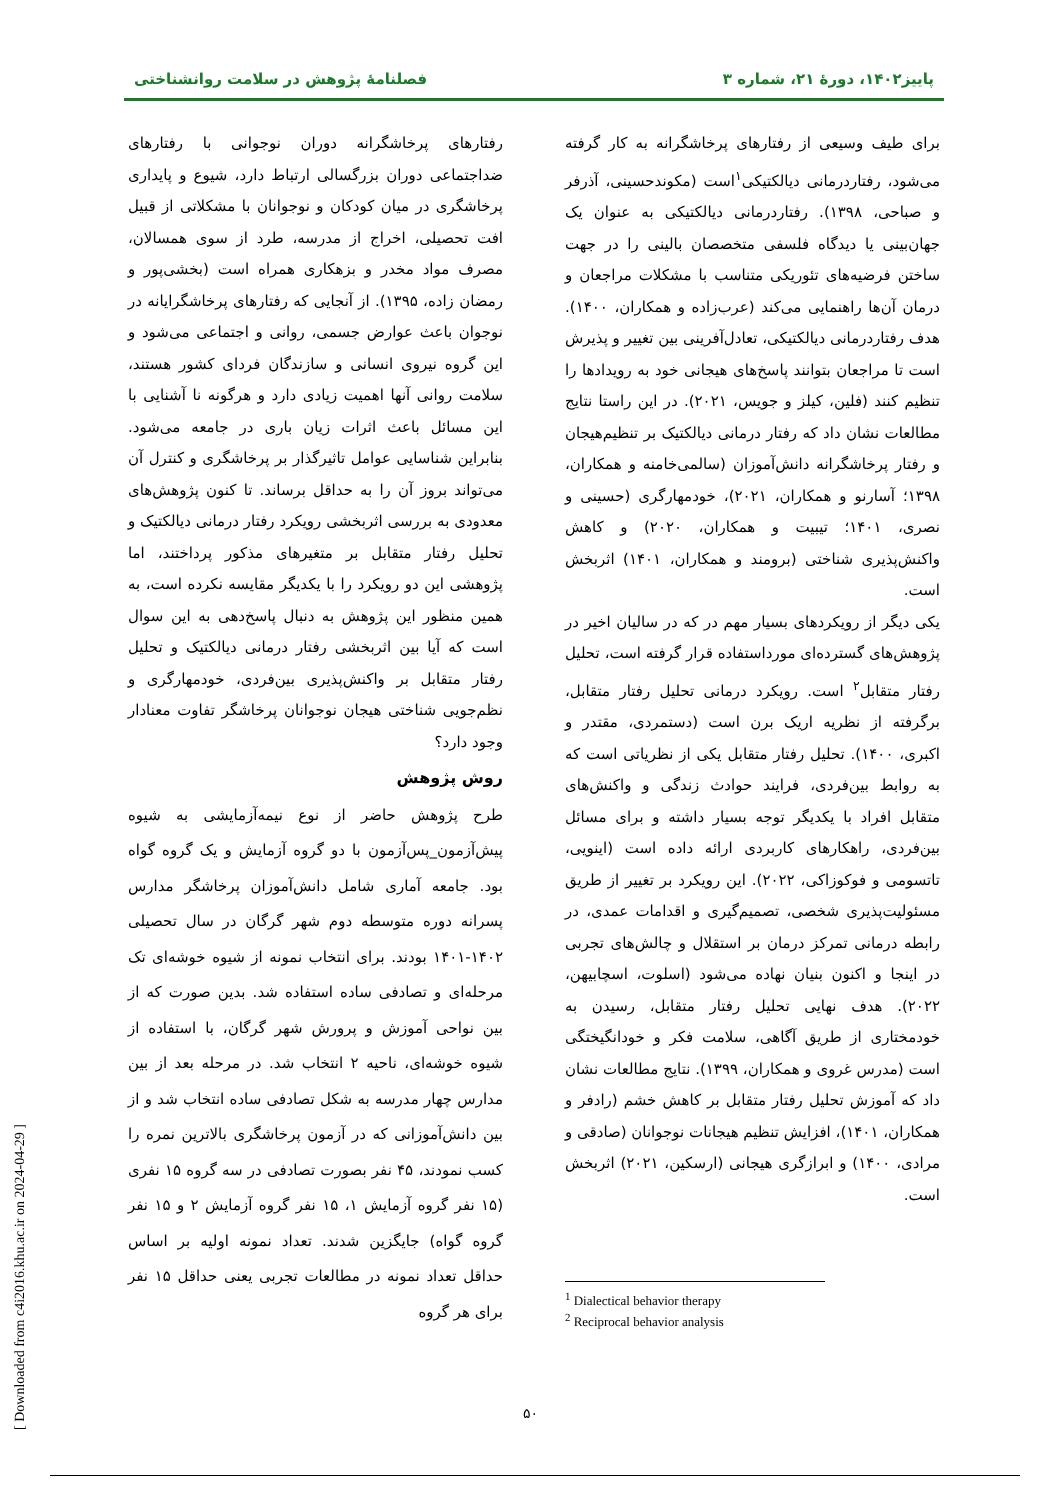پاییز۱۴۰۲، دورهٔ ۲۱، شماره ۳ فصلنامهٔ پژوهش در سلامت روانشناختی
برای طیف وسیعی از رفتارهای پرخاشگرانه به کار گرفته می‌شود، رفتاردرمانی دیالکتیکی<sup>۱</sup>است (مکوندحسینی، آذرفر و صباحی، ۱۳۹۸). رفتاردرمانی دیالکتیکی به عنوان یک جهان‌بینی یا دیدگاه فلسفی متخصصان بالینی را در جهت ساختن فرضیه‌های تئوریکی متناسب با مشکلات مراجعان و درمان آن‌ها راهنمایی می‌کند (عرب‌زاده و همکاران، ۱۴۰۰). هدف رفتاردرمانی دیالکتیکی، تعادل‌آفرینی بین تغییر و پذیرش است تا مراجعان بتوانند پاسخ‌های هیجانی خود به رویدادها را تنظیم کنند (فلین، کیلز و جویس، ۲۰۲۱). در این راستا نتایج مطالعات نشان داد که رفتار درمانی دیالکتیک بر تنظیم‌هیجان و رفتار پرخاشگرانه دانش‌آموزان (سالمی‌خامنه و همکاران، ۱۳۹۸؛ آسارنو و همکاران، ۲۰۲۱)، خودمهارگری (حسینی و نصری، ۱۴۰۱؛ تیبیت و همکاران، ۲۰۲۰) و کاهش واکنش‌پذیری شناختی (برومند و همکاران، ۱۴۰۱) اثربخش است.
یکی دیگر از رویکردهای بسیار مهم در که در سالیان اخیر در پژوهش‌های گسترده‌ای مورداستفاده قرار گرفته است، تحلیل رفتار متقابل<sup>۲</sup> است. رویکرد درمانی تحلیل رفتار متقابل، برگرفته از نظریه اریک برن است (دستمردی، مقتدر و اکبری، ۱۴۰۰). تحلیل رفتار متقابل یکی از نظریاتی است که به روابط بین‌فردی، فرایند حوادث زندگی و واکنش‌های متقابل افراد با یکدیگر توجه بسیار داشته و برای مسائل بین‌فردی، راهکارهای کاربردی ارائه داده است (اینویی، تاتسومی و فوکوزاکی، ۲۰۲۲). این رویکرد بر تغییر از طریق مسئولیت‌پذیری شخصی، تصمیم‌گیری و اقدامات عمدی، در رابطه درمانی تمرکز درمان بر استقلال و چالش‌های تجربی در اینجا و اکنون بنیان نهاده می‌شود (اسلوت، اسچابیهن، ۲۰۲۲). هدف نهایی تحلیل رفتار متقابل، رسیدن به خودمختاری از طریق آگاهی، سلامت فکر و خودانگیختگی است (مدرس غروی و همکاران، ۱۳۹۹). نتایج مطالعات نشان داد که آموزش تحلیل رفتار متقابل بر کاهش خشم (رادفر و همکاران، ۱۴۰۱)، افزایش تنظیم هیجانات نوجوانان (صادقی و مرادی، ۱۴۰۰) و ابرازگری هیجانی (ارسکین، ۲۰۲۱) اثربخش است.
<sup>1</sup> Dialectical behavior therapy
<sup>2</sup> Reciprocal behavior analysis
رفتارهای پرخاشگرانه دوران نوجوانی با رفتارهای ضداجتماعی دوران بزرگسالی ارتباط دارد، شیوع و پایداری پرخاشگری در میان کودکان و نوجوانان با مشکلاتی از قبیل افت تحصیلی، اخراج از مدرسه، طرد از سوی همسالان، مصرف مواد مخدر و بزهکاری همراه است (بخشی‌پور و رمضان زاده، ۱۳۹۵). از آنجایی که رفتارهای پرخاشگرایانه در نوجوان باعث عوارض جسمی، روانی و اجتماعی می‌شود و این گروه نیروی انسانی و سازندگان فردای کشور هستند، سلامت روانی آنها اهمیت زیادی دارد و هرگونه نا آشنایی با این مسائل باعث اثرات زیان باری در جامعه می‌شود. بنابراین شناسایی عوامل تاثیرگذار بر پرخاشگری و کنترل آن می‌تواند بروز آن را به حداقل برساند. تا کنون پژوهش‌های معدودی به بررسی اثربخشی رویکرد رفتار درمانی دیالکتیک و تحلیل رفتار متقابل بر متغیرهای مذکور پرداختند، اما پژوهشی این دو رویکرد را با یکدیگر مقایسه نکرده است، به همین منظور این پژوهش به دنبال پاسخ‌دهی به این سوال است که آیا بین اثربخشی رفتار درمانی دیالکتیک و تحلیل رفتار متقابل بر واکنش‌پذیری بین‌فردی، خودمهارگری و نظم‌جویی شناختی هیجان نوجوانان پرخاشگر تفاوت معنادار وجود دارد؟
روش پژوهش
طرح پژوهش حاضر از نوع نیمه‌آزمایشی به شیوه پیش‌آزمون_پس‌آزمون با دو گروه آزمایش و یک گروه گواه بود. جامعه آماری شامل دانش‌آموزان پرخاشگر مدارس پسرانه دوره متوسطه دوم شهر گرگان در سال تحصیلی ۱۴۰۲-۱۴۰۱ بودند. برای انتخاب نمونه از شیوه خوشه‌ای تک مرحله‌ای و تصادفی ساده استفاده شد. بدین صورت که از بین نواحی آموزش و پرورش شهر گرگان، با استفاده از شیوه خوشه‌ای، ناحیه ۲ انتخاب شد. در مرحله بعد از بین مدارس چهار مدرسه به شکل تصادفی ساده انتخاب شد و از بین دانش‌آموزانی که در آزمون پرخاشگری بالاترین نمره را کسب نمودند، ۴۵ نفر بصورت تصادفی در سه گروه ۱۵ نفری (۱۵ نفر گروه آزمایش ۱، ۱۵ نفر گروه آزمایش ۲ و ۱۵ نفر گروه گواه) جایگزین شدند. تعداد نمونه اولیه بر اساس حداقل تعداد نمونه در مطالعات تجربی یعنی حداقل ۱۵ نفر برای هر گروه
۵۰
[ Downloaded from c4i2016.khu.ac.ir on 2024-04-29 ]